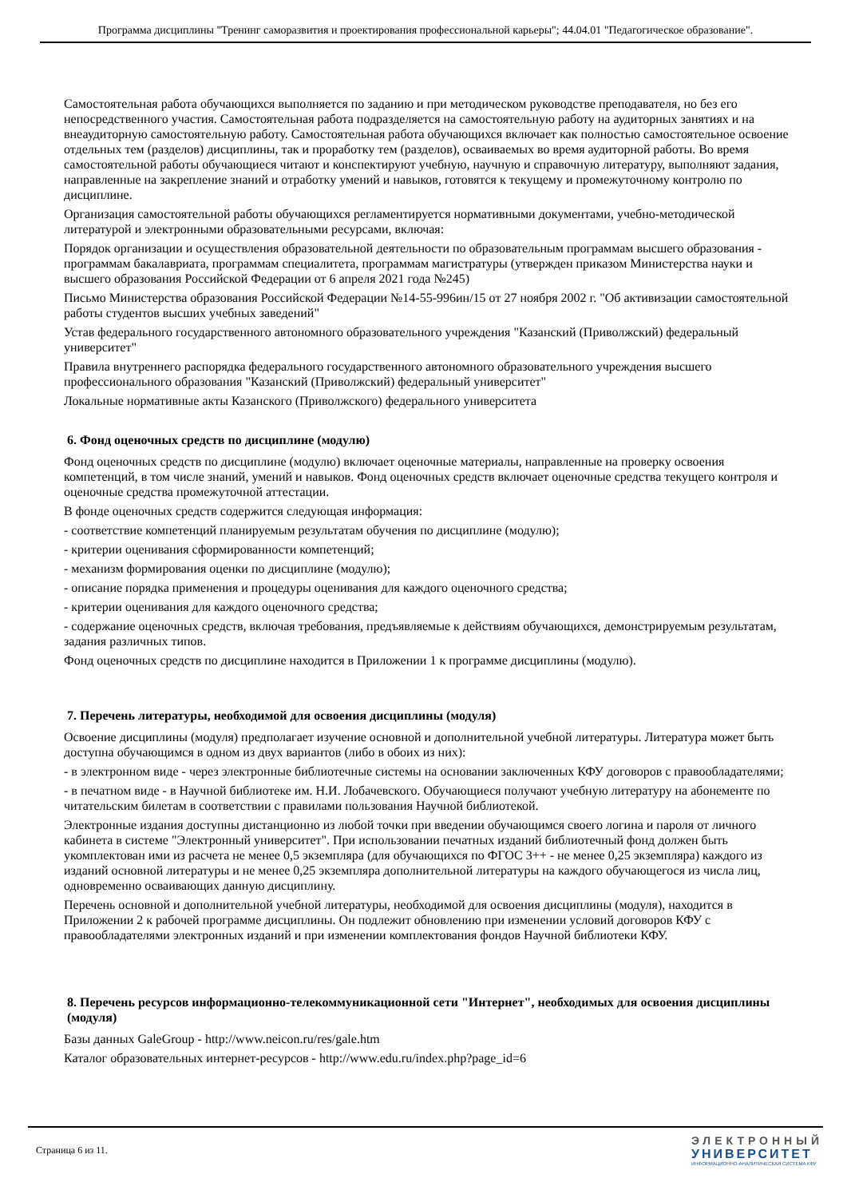Программа дисциплины "Тренинг саморазвития и проектирования профессиональной карьеры"; 44.04.01 "Педагогическое образование".
Самостоятельная работа обучающихся выполняется по заданию и при методическом руководстве преподавателя, но без его непосредственного участия. Самостоятельная работа подразделяется на самостоятельную работу на аудиторных занятиях и на внеаудиторную самостоятельную работу. Самостоятельная работа обучающихся включает как полностью самостоятельное освоение отдельных тем (разделов) дисциплины, так и проработку тем (разделов), осваиваемых во время аудиторной работы. Во время самостоятельной работы обучающиеся читают и конспектируют учебную, научную и справочную литературу, выполняют задания, направленные на закрепление знаний и отработку умений и навыков, готовятся к текущему и промежуточному контролю по дисциплине.
Организация самостоятельной работы обучающихся регламентируется нормативными документами, учебно-методической литературой и электронными образовательными ресурсами, включая:
Порядок организации и осуществления образовательной деятельности по образовательным программам высшего образования - программам бакалавриата, программам специалитета, программам магистратуры (утвержден приказом Министерства науки и высшего образования Российской Федерации от 6 апреля 2021 года №245)
Письмо Министерства образования Российской Федерации №14-55-996ин/15 от 27 ноября 2002 г. "Об активизации самостоятельной работы студентов высших учебных заведений"
Устав федерального государственного автономного образовательного учреждения "Казанский (Приволжский) федеральный университет"
Правила внутреннего распорядка федерального государственного автономного образовательного учреждения высшего профессионального образования "Казанский (Приволжский) федеральный университет"
Локальные нормативные акты Казанского (Приволжского) федерального университета
6. Фонд оценочных средств по дисциплине (модулю)
Фонд оценочных средств по дисциплине (модулю) включает оценочные материалы, направленные на проверку освоения компетенций, в том числе знаний, умений и навыков. Фонд оценочных средств включает оценочные средства текущего контроля и оценочные средства промежуточной аттестации.
В фонде оценочных средств содержится следующая информация:
- соответствие компетенций планируемым результатам обучения по дисциплине (модулю);
- критерии оценивания сформированности компетенций;
- механизм формирования оценки по дисциплине (модулю);
- описание порядка применения и процедуры оценивания для каждого оценочного средства;
- критерии оценивания для каждого оценочного средства;
- содержание оценочных средств, включая требования, предъявляемые к действиям обучающихся, демонстрируемым результатам, задания различных типов.
Фонд оценочных средств по дисциплине находится в Приложении 1 к программе дисциплины (модулю).
7. Перечень литературы, необходимой для освоения дисциплины (модуля)
Освоение дисциплины (модуля) предполагает изучение основной и дополнительной учебной литературы. Литература может быть доступна обучающимся в одном из двух вариантов (либо в обоих из них):
- в электронном виде - через электронные библиотечные системы на основании заключенных КФУ договоров с правообладателями;
- в печатном виде - в Научной библиотеке им. Н.И. Лобачевского. Обучающиеся получают учебную литературу на абонементе по читательским билетам в соответствии с правилами пользования Научной библиотекой.
Электронные издания доступны дистанционно из любой точки при введении обучающимся своего логина и пароля от личного кабинета в системе "Электронный университет". При использовании печатных изданий библиотечный фонд должен быть укомплектован ими из расчета не менее 0,5 экземпляра (для обучающихся по ФГОС 3++ - не менее 0,25 экземпляра) каждого из изданий основной литературы и не менее 0,25 экземпляра дополнительной литературы на каждого обучающегося из числа лиц, одновременно осваивающих данную дисциплину.
Перечень основной и дополнительной учебной литературы, необходимой для освоения дисциплины (модуля), находится в Приложении 2 к рабочей программе дисциплины. Он подлежит обновлению при изменении условий договоров КФУ с правообладателями электронных изданий и при изменении комплектования фондов Научной библиотеки КФУ.
8. Перечень ресурсов информационно-телекоммуникационной сети "Интернет", необходимых для освоения дисциплины (модуля)
Базы данных GaleGroup - http://www.neicon.ru/res/gale.htm
Каталог образовательных интернет-ресурсов - http://www.edu.ru/index.php?page_id=6
Страница 6 из 11.
ЭЛЕКТРОННЫЙ
УНИВЕРСИТЕТ
ИНФОРМАЦИОННО-АНАЛИТИЧЕСКАЯ СИСТЕМА КФУ